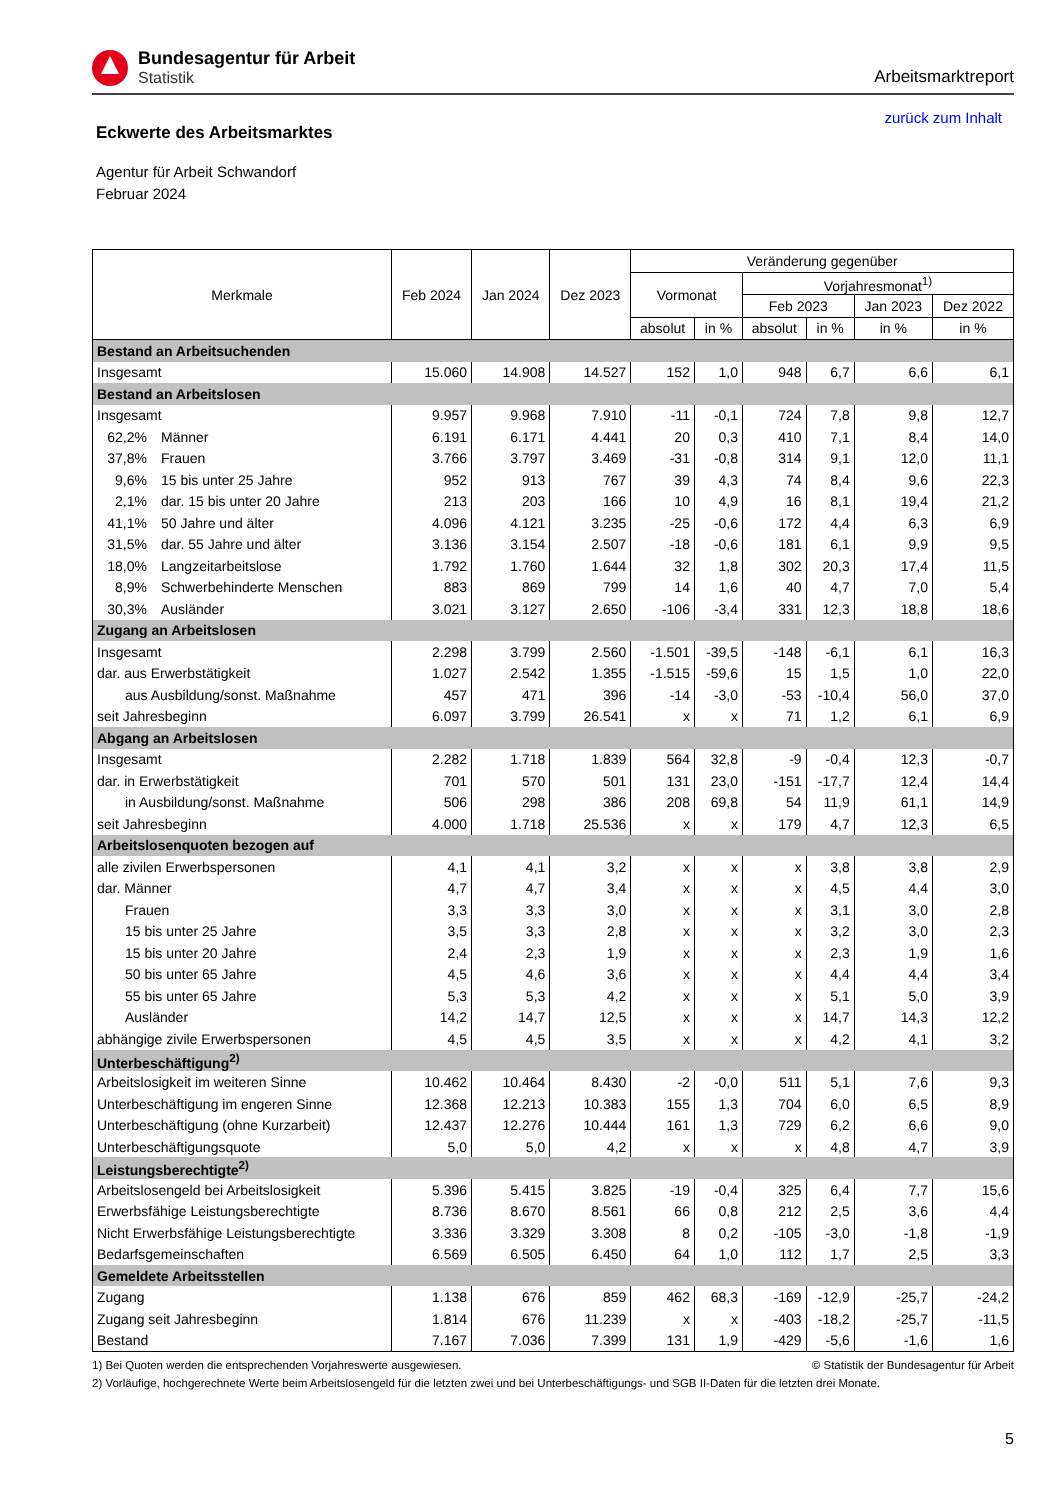Bundesagentur für Arbeit
Statistik
Arbeitsmarktreport
Eckwerte des Arbeitsmarktes
zurück zum Inhalt
Agentur für Arbeit Schwandorf
Februar 2024
| Merkmale | Feb 2024 | Jan 2024 | Dez 2023 | Veränderung gegenüber | | | | | |
| --- | --- | --- | --- | --- | --- | --- | --- | --- | --- |
| | | | | Vormonat | | Vorjahresmonat<sup>1)</sup> | | | |
| | | | | | | Feb 2023 | | Jan 2023 | Dez 2022 |
| | | | | absolut | in % | absolut | in % | in % | in % |
| Bestand an Arbeitsuchenden | | | | | | | | | |
| Insgesamt | 15.060 | 14.908 | 14.527 | 152 | 1,0 | 948 | 6,7 | 6,6 | 6,1 |
| Bestand an Arbeitslosen | | | | | | | | | |
| Insgesamt | 9.957 | 9.968 | 7.910 | -11 | -0,1 | 724 | 7,8 | 9,8 | 12,7 |
| 62,2% Männer | 6.191 | 6.171 | 4.441 | 20 | 0,3 | 410 | 7,1 | 8,4 | 14,0 |
| 37,8% Frauen | 3.766 | 3.797 | 3.469 | -31 | -0,8 | 314 | 9,1 | 12,0 | 11,1 |
| 9,6% 15 bis unter 25 Jahre | 952 | 913 | 767 | 39 | 4,3 | 74 | 8,4 | 9,6 | 22,3 |
| 2,1% dar. 15 bis unter 20 Jahre | 213 | 203 | 166 | 10 | 4,9 | 16 | 8,1 | 19,4 | 21,2 |
| 41,1% 50 Jahre und älter | 4.096 | 4.121 | 3.235 | -25 | -0,6 | 172 | 4,4 | 6,3 | 6,9 |
| 31,5% dar. 55 Jahre und älter | 3.136 | 3.154 | 2.507 | -18 | -0,6 | 181 | 6,1 | 9,9 | 9,5 |
| 18,0% Langzeitarbeitslose | 1.792 | 1.760 | 1.644 | 32 | 1,8 | 302 | 20,3 | 17,4 | 11,5 |
| 8,9% Schwerbehinderte Menschen | 883 | 869 | 799 | 14 | 1,6 | 40 | 4,7 | 7,0 | 5,4 |
| 30,3% Ausländer | 3.021 | 3.127 | 2.650 | -106 | -3,4 | 331 | 12,3 | 18,8 | 18,6 |
| Zugang an Arbeitslosen | | | | | | | | | |
| Insgesamt | 2.298 | 3.799 | 2.560 | -1.501 | -39,5 | -148 | -6,1 | 6,1 | 16,3 |
| dar. aus Erwerbstätigkeit | 1.027 | 2.542 | 1.355 | -1.515 | -59,6 | 15 | 1,5 | 1,0 | 22,0 |
| aus Ausbildung/sonst. Maßnahme | 457 | 471 | 396 | -14 | -3,0 | -53 | -10,4 | 56,0 | 37,0 |
| seit Jahresbeginn | 6.097 | 3.799 | 26.541 | x | x | 71 | 1,2 | 6,1 | 6,9 |
| Abgang an Arbeitslosen | | | | | | | | | |
| Insgesamt | 2.282 | 1.718 | 1.839 | 564 | 32,8 | -9 | -0,4 | 12,3 | -0,7 |
| dar. in Erwerbstätigkeit | 701 | 570 | 501 | 131 | 23,0 | -151 | -17,7 | 12,4 | 14,4 |
| in Ausbildung/sonst. Maßnahme | 506 | 298 | 386 | 208 | 69,8 | 54 | 11,9 | 61,1 | 14,9 |
| seit Jahresbeginn | 4.000 | 1.718 | 25.536 | x | x | 179 | 4,7 | 12,3 | 6,5 |
| Arbeitslosenquoten bezogen auf | | | | | | | | | |
| alle zivilen Erwerbspersonen | 4,1 | 4,1 | 3,2 | x | x | x | 3,8 | 3,8 | 2,9 |
| dar. Männer | 4,7 | 4,7 | 3,4 | x | x | x | 4,5 | 4,4 | 3,0 |
| Frauen | 3,3 | 3,3 | 3,0 | x | x | x | 3,1 | 3,0 | 2,8 |
| 15 bis unter 25 Jahre | 3,5 | 3,3 | 2,8 | x | x | x | 3,2 | 3,0 | 2,3 |
| 15 bis unter 20 Jahre | 2,4 | 2,3 | 1,9 | x | x | x | 2,3 | 1,9 | 1,6 |
| 50 bis unter 65 Jahre | 4,5 | 4,6 | 3,6 | x | x | x | 4,4 | 4,4 | 3,4 |
| 55 bis unter 65 Jahre | 5,3 | 5,3 | 4,2 | x | x | x | 5,1 | 5,0 | 3,9 |
| Ausländer | 14,2 | 14,7 | 12,5 | x | x | x | 14,7 | 14,3 | 12,2 |
| abhängige zivile Erwerbspersonen | 4,5 | 4,5 | 3,5 | x | x | x | 4,2 | 4,1 | 3,2 |
| Unterbeschäftigung<sup>2)</sup> | | | | | | | | | |
| Arbeitslosigkeit im weiteren Sinne | 10.462 | 10.464 | 8.430 | -2 | -0,0 | 511 | 5,1 | 7,6 | 9,3 |
| Unterbeschäftigung im engeren Sinne | 12.368 | 12.213 | 10.383 | 155 | 1,3 | 704 | 6,0 | 6,5 | 8,9 |
| Unterbeschäftigung (ohne Kurzarbeit) | 12.437 | 12.276 | 10.444 | 161 | 1,3 | 729 | 6,2 | 6,6 | 9,0 |
| Unterbeschäftigungsquote | 5,0 | 5,0 | 4,2 | x | x | x | 4,8 | 4,7 | 3,9 |
| Leistungsberechtigte<sup>2)</sup> | | | | | | | | | |
| Arbeitslosengeld bei Arbeitslosigkeit | 5.396 | 5.415 | 3.825 | -19 | -0,4 | 325 | 6,4 | 7,7 | 15,6 |
| Erwerbsfähige Leistungsberechtigte | 8.736 | 8.670 | 8.561 | 66 | 0,8 | 212 | 2,5 | 3,6 | 4,4 |
| Nicht Erwerbsfähige Leistungsberechtigte | 3.336 | 3.329 | 3.308 | 8 | 0,2 | -105 | -3,0 | -1,8 | -1,9 |
| Bedarfsgemeinschaften | 6.569 | 6.505 | 6.450 | 64 | 1,0 | 112 | 1,7 | 2,5 | 3,3 |
| Gemeldete Arbeitsstellen | | | | | | | | | |
| Zugang | 1.138 | 676 | 859 | 462 | 68,3 | -169 | -12,9 | -25,7 | -24,2 |
| Zugang seit Jahresbeginn | 1.814 | 676 | 11.239 | x | x | -403 | -18,2 | -25,7 | -11,5 |
| Bestand | 7.167 | 7.036 | 7.399 | 131 | 1,9 | -429 | -5,6 | -1,6 | 1,6 |
1) Bei Quoten werden die entsprechenden Vorjahreswerte ausgewiesen. © Statistik der Bundesagentur für Arbeit
2) Vorläufige, hochgerechnete Werte beim Arbeitslosengeld für die letzten zwei und bei Unterbeschäftigungs- und SGB II-Daten für die letzten drei Monate.
5